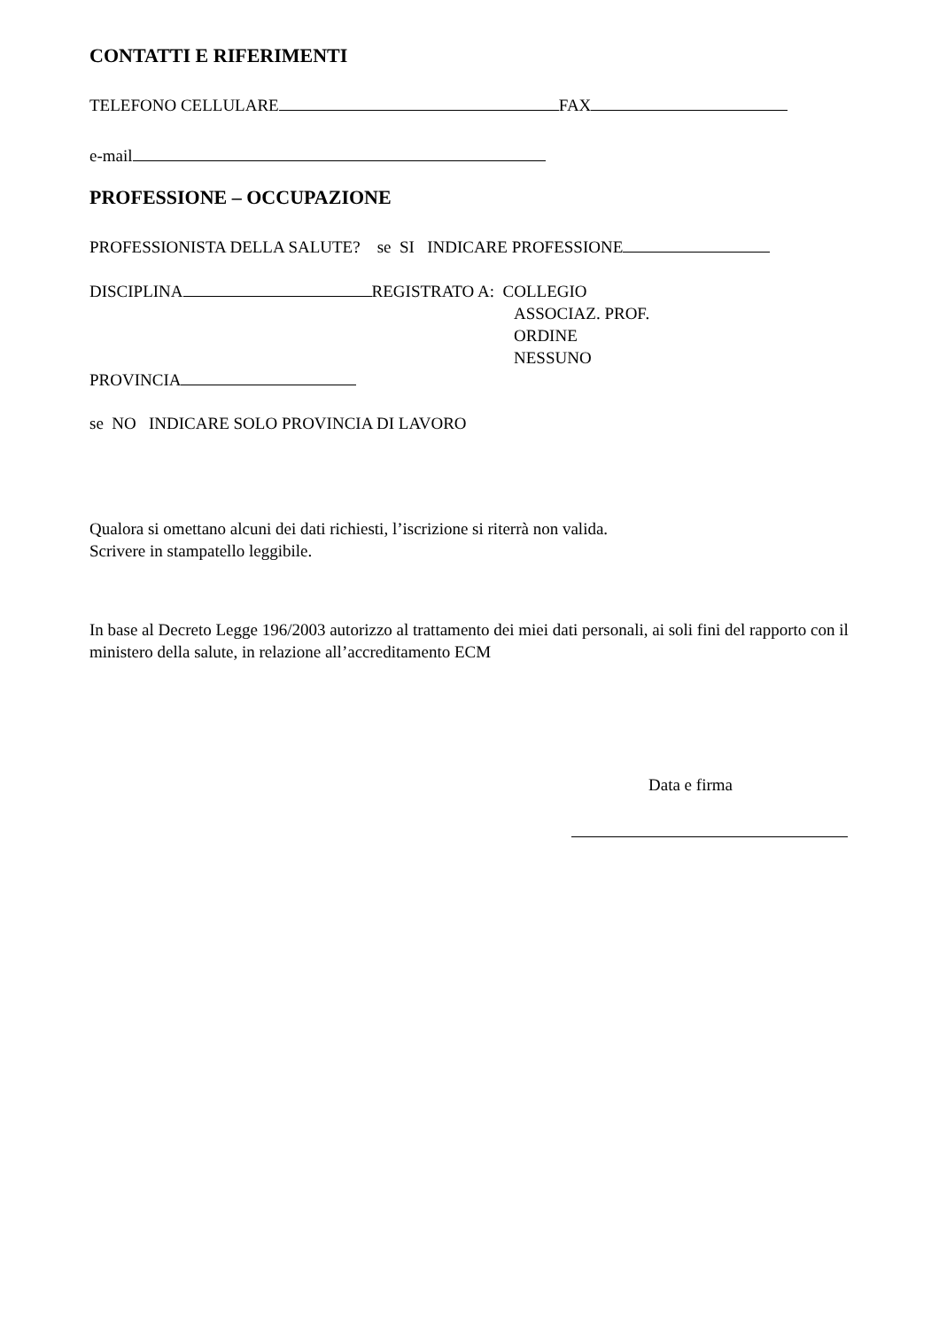CONTATTI E RIFERIMENTI
TELEFONO CELLULARE FAX
e-mail
PROFESSIONE – OCCUPAZIONE
PROFESSIONISTA DELLA SALUTE? se SI INDICARE PROFESSIONE
DISCIPLINA REGISTRATO A: COLLEGIO
ASSOCIAZ. PROF.
ORDINE
NESSUNO
PROVINCIA
se NO INDICARE SOLO PROVINCIA DI LAVORO
Qualora si omettano alcuni dei dati richiesti, l’iscrizione si riterrà non valida.
Scrivere in stampatello leggibile.
In base al Decreto Legge 196/2003 autorizzo al trattamento dei miei dati personali, ai soli fini del rapporto con il ministero della salute, in relazione all’accreditamento ECM
Data e firma